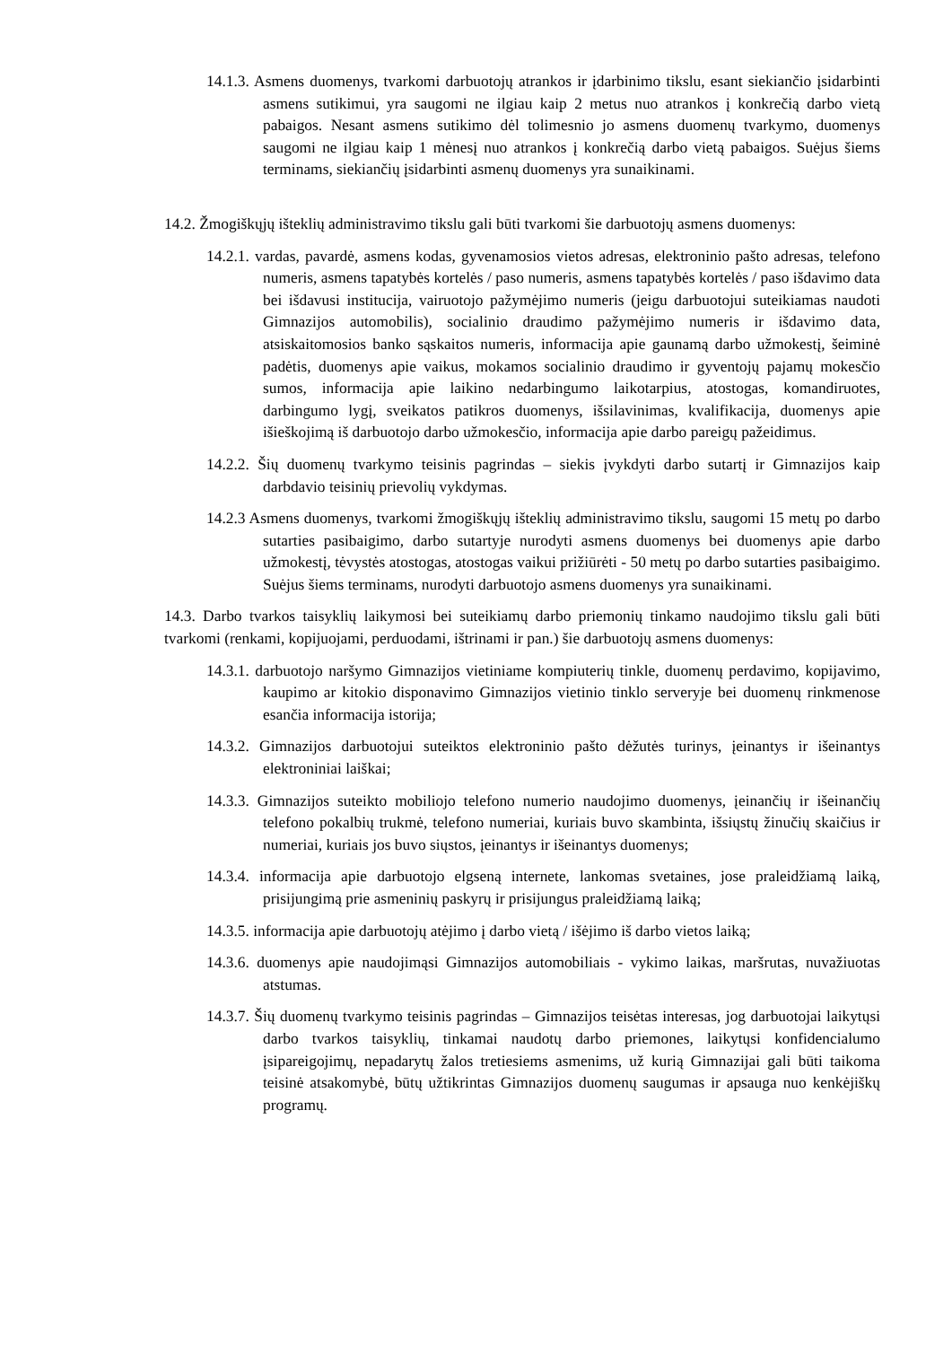14.1.3. Asmens duomenys, tvarkomi darbuotojų atrankos ir įdarbinimo tikslu, esant siekiančio įsidarbinti asmens sutikimui, yra saugomi ne ilgiau kaip 2 metus nuo atrankos į konkrečią darbo vietą pabaigos. Nesant asmens sutikimo dėl tolimesnio jo asmens duomenų tvarkymo, duomenys saugomi ne ilgiau kaip 1 mėnesį nuo atrankos į konkrečią darbo vietą pabaigos. Suėjus šiems terminams, siekiančių įsidarbinti asmenų duomenys yra sunaikinami.
14.2. Žmogiškųjų išteklių administravimo tikslu gali būti tvarkomi šie darbuotojų asmens duomenys:
14.2.1. vardas, pavardė, asmens kodas, gyvenamosios vietos adresas, elektroninio pašto adresas, telefono numeris, asmens tapatybės kortelės / paso numeris, asmens tapatybės kortelės / paso išdavimo data bei išdavusi institucija, vairuotojo pažymėjimo numeris (jeigu darbuotojui suteikiamas naudoti Gimnazijos automobilis), socialinio draudimo pažymėjimo numeris ir išdavimo data, atsiskaitomosios banko sąskaitos numeris, informacija apie gaunamą darbo užmokestį, šeiminė padėtis, duomenys apie vaikus, mokamos socialinio draudimo ir gyventojų pajamų mokesčio sumos, informacija apie laikino nedarbingumo laikotarpius, atostogas, komandiruotes, darbingumo lygį, sveikatos patikros duomenys, išsilavinimas, kvalifikacija, duomenys apie išieškojimą iš darbuotojo darbo užmokesčio, informacija apie darbo pareigų pažeidimus.
14.2.2. Šių duomenų tvarkymo teisinis pagrindas – siekis įvykdyti darbo sutartį ir Gimnazijos kaip darbdavio teisinių prievolių vykdymas.
14.2.3 Asmens duomenys, tvarkomi žmogiškųjų išteklių administravimo tikslu, saugomi 15 metų po darbo sutarties pasibaigimo, darbo sutartyje nurodyti asmens duomenys bei duomenys apie darbo užmokestį, tėvystės atostogas, atostogas vaikui prižiūrėti - 50 metų po darbo sutarties pasibaigimo. Suėjus šiems terminams, nurodyti darbuotojo asmens duomenys yra sunaikinami.
14.3. Darbo tvarkos taisyklių laikymosi bei suteikiamų darbo priemonių tinkamo naudojimo tikslu gali būti tvarkomi (renkami, kopijuojami, perduodami, ištrinami ir pan.) šie darbuotojų asmens duomenys:
14.3.1. darbuotojo naršymo Gimnazijos vietiniame kompiuterių tinkle, duomenų perdavimo, kopijavimo, kaupimo ar kitokio disponavimo Gimnazijos vietinio tinklo serveryje bei duomenų rinkmenose esančia informacija istorija;
14.3.2. Gimnazijos darbuotojui suteiktos elektroninio pašto dėžutės turinys, įeinantys ir išeinantys elektroniniai laiškai;
14.3.3. Gimnazijos suteikto mobiliojo telefono numerio naudojimo duomenys, įeinančių ir išeinančių telefono pokalbių trukmė, telefono numeriai, kuriais buvo skambinta, išsiųstų žinučių skaičius ir numeriai, kuriais jos buvo siųstos, įeinantys ir išeinantys duomenys;
14.3.4. informacija apie darbuotojo elgseną internete, lankomas svetaines, jose praleidžiamą laiką, prisijungimą prie asmeninių paskyrų ir prisijungus praleidžiamą laiką;
14.3.5. informacija apie darbuotojų atėjimo į darbo vietą / išėjimo iš darbo vietos laiką;
14.3.6. duomenys apie naudojimąsi Gimnazijos automobiliais - vykimo laikas, maršrutas, nuvažiuotas atstumas.
14.3.7. Šių duomenų tvarkymo teisinis pagrindas – Gimnazijos teisėtas interesas, jog darbuotojai laikytųsi darbo tvarkos taisyklių, tinkamai naudotų darbo priemones, laikytųsi konfidencialumo įsipareigojimų, nepadarytų žalos tretiesiems asmenims, už kurią Gimnazijai gali būti taikoma teisinė atsakomybė, būtų užtikrintas Gimnazijos duomenų saugumas ir apsauga nuo kenkėjiškų programų.